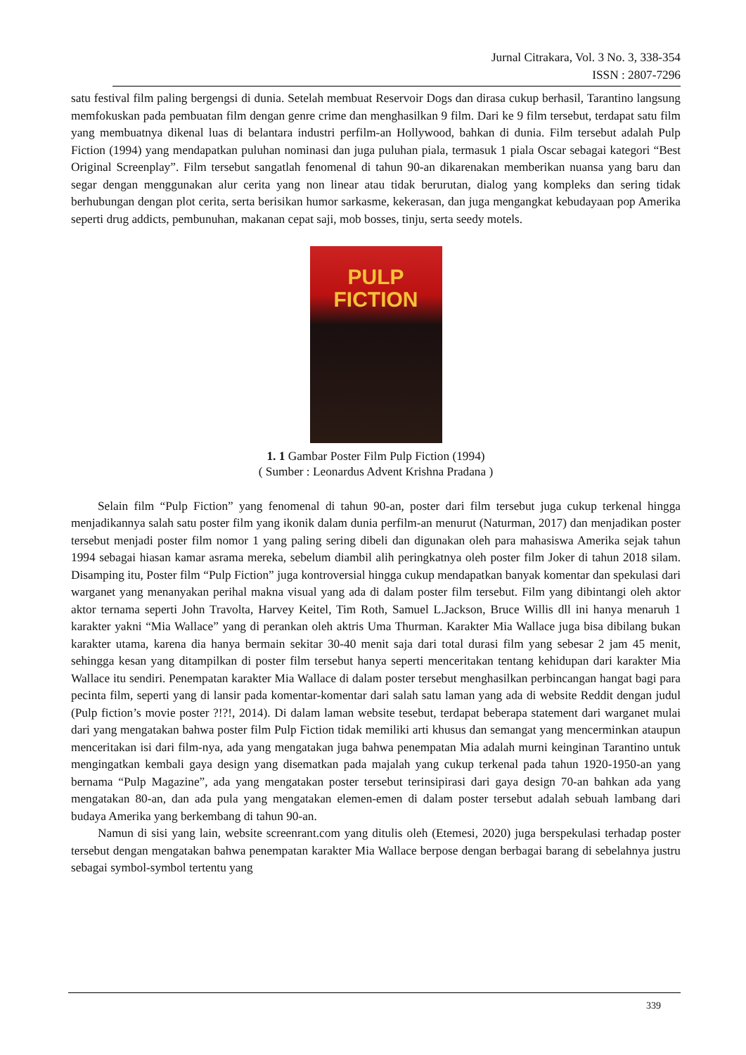Jurnal Citrakara, Vol. 3 No. 3, 338-354
ISSN : 2807-7296
satu festival film paling bergengsi di dunia. Setelah membuat Reservoir Dogs dan dirasa cukup berhasil, Tarantino langsung memfokuskan pada pembuatan film dengan genre crime dan menghasilkan 9 film. Dari ke 9 film tersebut, terdapat satu film yang membuatnya dikenal luas di belantara industri perfilm-an Hollywood, bahkan di dunia. Film tersebut adalah Pulp Fiction (1994) yang mendapatkan puluhan nominasi dan juga puluhan piala, termasuk 1 piala Oscar sebagai kategori “Best Original Screenplay”. Film tersebut sangatlah fenomenal di tahun 90-an dikarenakan memberikan nuansa yang baru dan segar dengan menggunakan alur cerita yang non linear atau tidak berurutan, dialog yang kompleks dan sering tidak berhubungan dengan plot cerita, serta berisikan humor sarkasme, kekerasan, dan juga mengangkat kebudayaan pop Amerika seperti drug addicts, pembunuhan, makanan cepat saji, mob bosses, tinju, serta seedy motels.
PULP FICTION
1. 1 Gambar Poster Film Pulp Fiction (1994)
( Sumber : Leonardus Advent Krishna Pradana )
Selain film “Pulp Fiction” yang fenomenal di tahun 90-an, poster dari film tersebut juga cukup terkenal hingga menjadikannya salah satu poster film yang ikonik dalam dunia perfilm-an menurut (Naturman, 2017) dan menjadikan poster tersebut menjadi poster film nomor 1 yang paling sering dibeli dan digunakan oleh para mahasiswa Amerika sejak tahun 1994 sebagai hiasan kamar asrama mereka, sebelum diambil alih peringkatnya oleh poster film Joker di tahun 2018 silam. Disamping itu, Poster film “Pulp Fiction” juga kontroversial hingga cukup mendapatkan banyak komentar dan spekulasi dari warganet yang menanyakan perihal makna visual yang ada di dalam poster film tersebut. Film yang dibintangi oleh aktor aktor ternama seperti John Travolta, Harvey Keitel, Tim Roth, Samuel L.Jackson, Bruce Willis dll ini hanya menaruh 1 karakter yakni “Mia Wallace” yang di perankan oleh aktris Uma Thurman. Karakter Mia Wallace juga bisa dibilang bukan karakter utama, karena dia hanya bermain sekitar 30-40 menit saja dari total durasi film yang sebesar 2 jam 45 menit, sehingga kesan yang ditampilkan di poster film tersebut hanya seperti menceritakan tentang kehidupan dari karakter Mia Wallace itu sendiri. Penempatan karakter Mia Wallace di dalam poster tersebut menghasilkan perbincangan hangat bagi para pecinta film, seperti yang di lansir pada komentar-komentar dari salah satu laman yang ada di website Reddit dengan judul (Pulp fiction’s movie poster ?!?!, 2014). Di dalam laman website tesebut, terdapat beberapa statement dari warganet mulai dari yang mengatakan bahwa poster film Pulp Fiction tidak memiliki arti khusus dan semangat yang mencerminkan ataupun menceritakan isi dari film-nya, ada yang mengatakan juga bahwa penempatan Mia adalah murni keinginan Tarantino untuk mengingatkan kembali gaya design yang disematkan pada majalah yang cukup terkenal pada tahun 1920-1950-an yang bernama “Pulp Magazine”, ada yang mengatakan poster tersebut terinsipirasi dari gaya design 70-an bahkan ada yang mengatakan 80-an, dan ada pula yang mengatakan elemen-emen di dalam poster tersebut adalah sebuah lambang dari budaya Amerika yang berkembang di tahun 90-an.
Namun di sisi yang lain, website screenrant.com yang ditulis oleh (Etemesi, 2020) juga berspekulasi terhadap poster tersebut dengan mengatakan bahwa penempatan karakter Mia Wallace berpose dengan berbagai barang di sebelahnya justru sebagai symbol-symbol tertentu yang
339